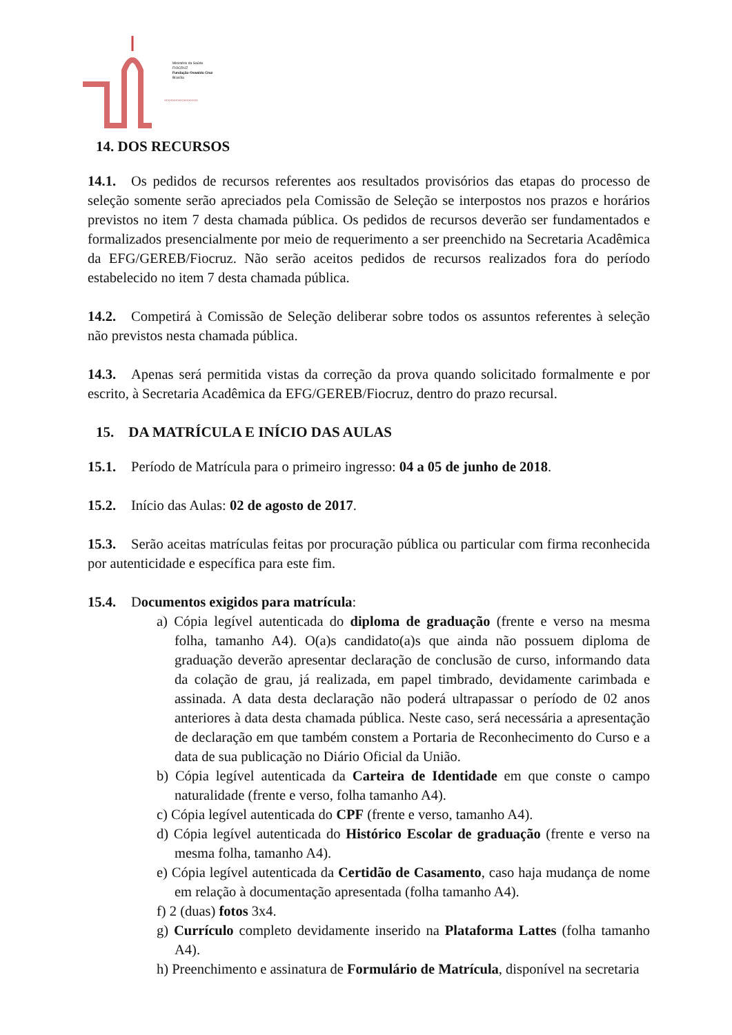›››››››››››››››››››››
Ministério da Saúde
FIOCRUZ
Fundação Oswaldo Cruz
Brasília
14. DOS RECURSOS
14.1. Os pedidos de recursos referentes aos resultados provisórios das etapas do processo de seleção somente serão apreciados pela Comissão de Seleção se interpostos nos prazos e horários previstos no item 7 desta chamada pública. Os pedidos de recursos deverão ser fundamentados e formalizados presencialmente por meio de requerimento a ser preenchido na Secretaria Acadêmica da EFG/GEREB/Fiocruz. Não serão aceitos pedidos de recursos realizados fora do período estabelecido no item 7 desta chamada pública.
14.2. Competirá à Comissão de Seleção deliberar sobre todos os assuntos referentes à seleção não previstos nesta chamada pública.
14.3. Apenas será permitida vistas da correção da prova quando solicitado formalmente e por escrito, à Secretaria Acadêmica da EFG/GEREB/Fiocruz, dentro do prazo recursal.
15. DA MATRÍCULA E INÍCIO DAS AULAS
15.1. Período de Matrícula para o primeiro ingresso: 04 a 05 de junho de 2018.
15.2. Início das Aulas: 02 de agosto de 2017.
15.3. Serão aceitas matrículas feitas por procuração pública ou particular com firma reconhecida por autenticidade e específica para este fim.
15.4. Documentos exigidos para matrícula:
a) Cópia legível autenticada do diploma de graduação (frente e verso na mesma folha, tamanho A4). O(a)s candidato(a)s que ainda não possuem diploma de graduação deverão apresentar declaração de conclusão de curso, informando data da colação de grau, já realizada, em papel timbrado, devidamente carimbada e assinada. A data desta declaração não poderá ultrapassar o período de 02 anos anteriores à data desta chamada pública. Neste caso, será necessária a apresentação de declaração em que também constem a Portaria de Reconhecimento do Curso e a data de sua publicação no Diário Oficial da União.
b) Cópia legível autenticada da Carteira de Identidade em que conste o campo naturalidade (frente e verso, folha tamanho A4).
c) Cópia legível autenticada do CPF (frente e verso, tamanho A4).
d) Cópia legível autenticada do Histórico Escolar de graduação (frente e verso na mesma folha, tamanho A4).
e) Cópia legível autenticada da Certidão de Casamento, caso haja mudança de nome em relação à documentação apresentada (folha tamanho A4).
f) 2 (duas) fotos 3x4.
g) Currículo completo devidamente inserido na Plataforma Lattes (folha tamanho A4).
h) Preenchimento e assinatura de Formulário de Matrícula, disponível na secretaria